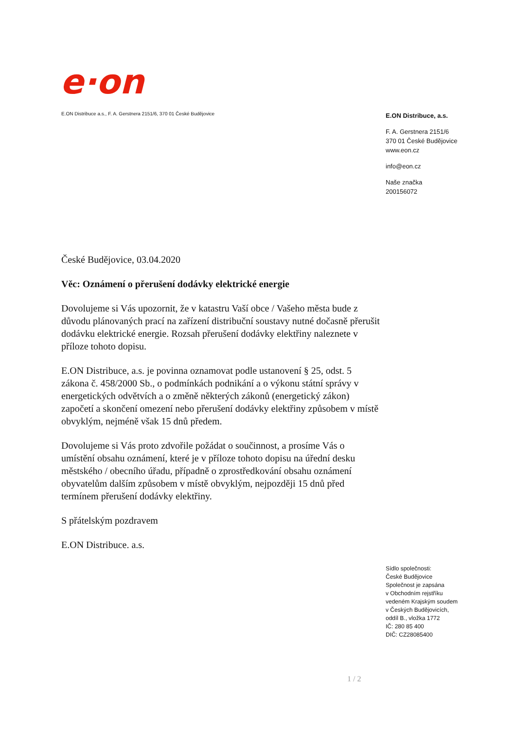e·on
E.ON Distribuce a.s., F. A. Gerstnera 2151/6, 370 01 České Budějovice
E.ON Distribuce, a.s.
F. A. Gerstnera 2151/6
370 01 České Budějovice
www.eon.cz
info@eon.cz
Naše značka
200156072
České Budějovice, 03.04.2020
Věc: Oznámení o přerušení dodávky elektrické energie
Dovolujeme si Vás upozornit, že v katastru Vaší obce / Vašeho města bude z důvodu plánovaných prací na zařízení distribuční soustavy nutné dočasně přerušit dodávku elektrické energie. Rozsah přerušení dodávky elektřiny naleznete v příloze tohoto dopisu.
E.ON Distribuce, a.s. je povinna oznamovat podle ustanovení § 25, odst. 5 zákona č. 458/2000 Sb., o podmínkách podnikání a o výkonu státní správy v energetických odvětvích a o změně některých zákonů (energetický zákon) započetí a skončení omezení nebo přerušení dodávky elektřiny způsobem v místě obvyklým, nejméně však 15 dnů předem.
Dovolujeme si Vás proto zdvořile požádat o součinnost, a prosíme Vás o umístění obsahu oznámení, které je v příloze tohoto dopisu na úřední desku městského / obecního úřadu, případně o zprostředkování obsahu oznámení obyvatelům dalším způsobem v místě obvyklým, nejpozději 15 dnů před termínem přerušení dodávky elektřiny.
S přátelským pozdravem
E.ON Distribuce. a.s.
Sídlo společnosti:
České Budějovice
Společnost je zapsána
v Obchodním rejstříku
vedeném Krajským soudem
v Českých Budějovicích,
oddíl B., vložka 1772
IČ: 280 85 400
DIČ: CZ28085400
1 / 2